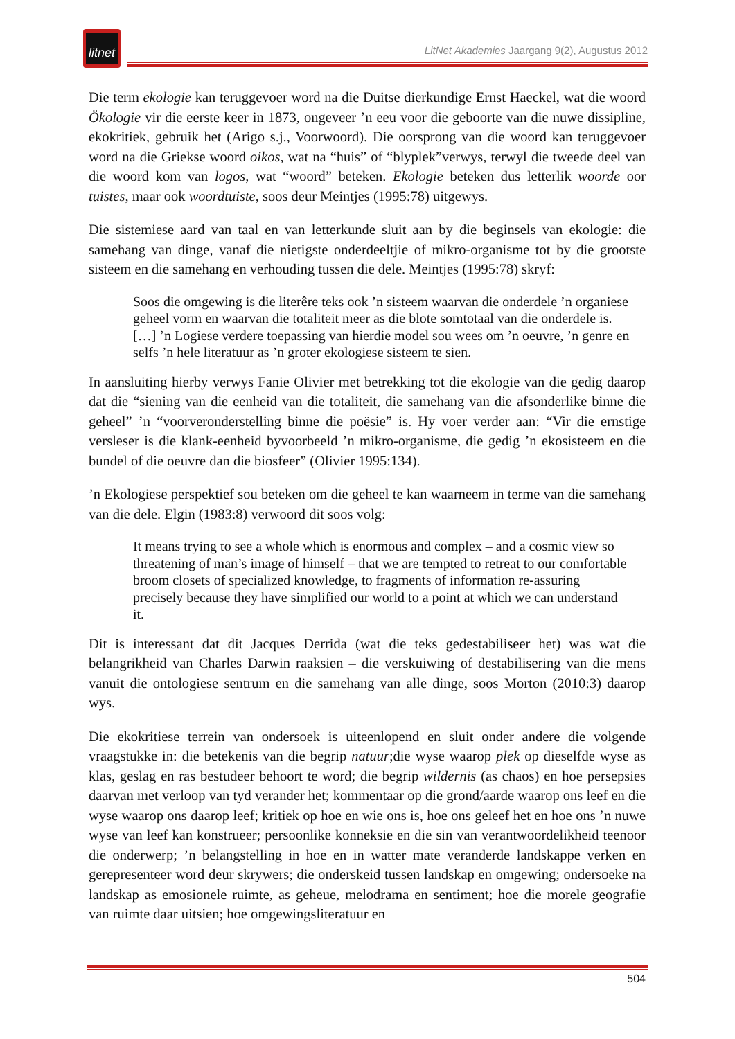litnet
LitNet Akademies Jaargang 9(2), Augustus 2012
Die term ekologie kan teruggevoer word na die Duitse dierkundige Ernst Haeckel, wat die woord Ökologie vir die eerste keer in 1873, ongeveer ’n eeu voor die geboorte van die nuwe dissipline, ekokritiek, gebruik het (Arigo s.j., Voorwoord). Die oorsprong van die woord kan teruggevoer word na die Griekse woord oikos, wat na “huis” of “blyplek”verwys, terwyl die tweede deel van die woord kom van logos, wat “woord” beteken. Ekologie beteken dus letterlik woorde oor tuistes, maar ook woordtuiste, soos deur Meintjes (1995:78) uitgewys.
Die sistemiese aard van taal en van letterkunde sluit aan by die beginsels van ekologie: die samehang van dinge, vanaf die nietigste onderdeeltjie of mikro-organisme tot by die grootste sisteem en die samehang en verhouding tussen die dele. Meintjes (1995:78) skryf:
Soos die omgewing is die literêre teks ook ’n sisteem waarvan die onderdele ’n organiese geheel vorm en waarvan die totaliteit meer as die blote somtotaal van die onderdele is. […] ’n Logiese verdere toepassing van hierdie model sou wees om ’n oeuvre, ’n genre en selfs ’n hele literatuur as ’n groter ekologiese sisteem te sien.
In aansluiting hierby verwys Fanie Olivier met betrekking tot die ekologie van die gedig daarop dat die “siening van die eenheid van die totaliteit, die samehang van die afsonderlike binne die geheel” ’n “voorveronderstelling binne die poësie” is. Hy voer verder aan: “Vir die ernstige versleser is die klank-eenheid byvoorbeeld ’n mikro-organisme, die gedig ’n ekosisteem en die bundel of die oeuvre dan die biosfeer” (Olivier 1995:134).
’n Ekologiese perspektief sou beteken om die geheel te kan waarneem in terme van die samehang van die dele. Elgin (1983:8) verwoord dit soos volg:
It means trying to see a whole which is enormous and complex – and a cosmic view so threatening of man’s image of himself – that we are tempted to retreat to our comfortable broom closets of specialized knowledge, to fragments of information re-assuring precisely because they have simplified our world to a point at which we can understand it.
Dit is interessant dat dit Jacques Derrida (wat die teks gedestabiliseer het) was wat die belangrikheid van Charles Darwin raaksien – die verskuiwing of destabilisering van die mens vanuit die ontologiese sentrum en die samehang van alle dinge, soos Morton (2010:3) daarop wys.
Die ekokritiese terrein van ondersoek is uiteenlopend en sluit onder andere die volgende vraagstukke in: die betekenis van die begrip natuur;die wyse waarop plek op dieselfde wyse as klas, geslag en ras bestudeer behoort te word; die begrip wildernis (as chaos) en hoe persepsies daarvan met verloop van tyd verander het; kommentaar op die grond/aarde waarop ons leef en die wyse waarop ons daarop leef; kritiek op hoe en wie ons is, hoe ons geleef het en hoe ons ’n nuwe wyse van leef kan konstrueer; persoonlike konneksie en die sin van verantwoordelikheid teenoor die onderwerp; ’n belangstelling in hoe en in watter mate veranderde landskappe verken en gerepresenteer word deur skrywers; die onderskeid tussen landskap en omgewing; ondersoeke na landskap as emosionele ruimte, as geheue, melodrama en sentiment; hoe die morele geografie van ruimte daar uitsien; hoe omgewingsliteratuur en
504